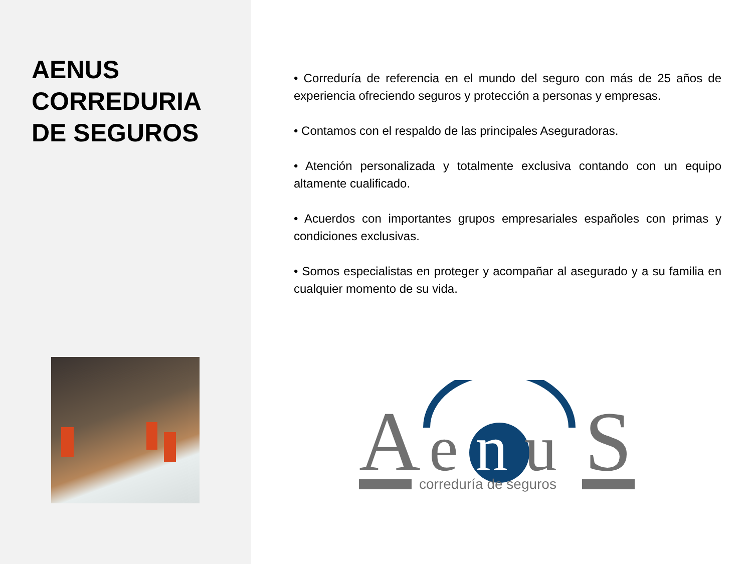AENUS
CORREDURIA
DE SEGUROS
• Correduría de referencia en el mundo del seguro con más de 25 años de experiencia ofreciendo seguros y protección a personas y empresas.
• Contamos con el respaldo de las principales Aseguradoras.
• Atención personalizada y totalmente exclusiva contando con un equipo altamente cualificado.
• Acuerdos con importantes grupos empresariales españoles con primas y condiciones exclusivas.
• Somos especialistas en proteger y acompañar al asegurado y a su familia en cualquier momento de su vida.
A
e
n
u
S
correduría de seguros